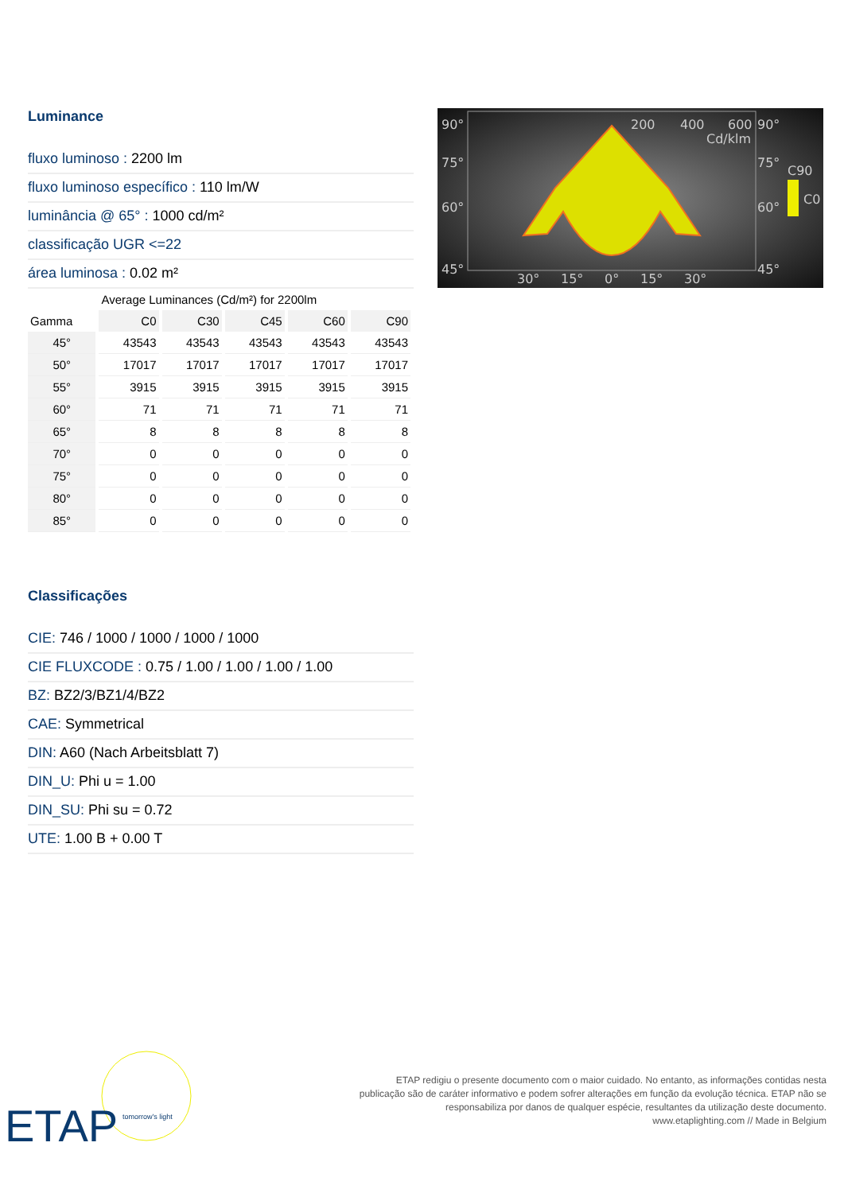Luminance
fluxo luminoso : 2200 lm
fluxo luminoso específico : 110 lm/W
luminância @ 65° : 1000 cd/m²
classificação UGR <=22
área luminosa : 0.02 m²
| | Average Luminances (Cd/m²) for 2200lm | | | | |
| --- | --- | --- | --- | --- | --- |
| Gamma | C0 | C30 | C45 | C60 | C90 |
| 45° | 43543 | 43543 | 43543 | 43543 | 43543 |
| 50° | 17017 | 17017 | 17017 | 17017 | 17017 |
| 55° | 3915 | 3915 | 3915 | 3915 | 3915 |
| 60° | 71 | 71 | 71 | 71 | 71 |
| 65° | 8 | 8 | 8 | 8 | 8 |
| 70° | 0 | 0 | 0 | 0 | 0 |
| 75° | 0 | 0 | 0 | 0 | 0 |
| 80° | 0 | 0 | 0 | 0 | 0 |
| 85° | 0 | 0 | 0 | 0 | 0 |
Classificações
CIE: 746 / 1000 / 1000 / 1000 / 1000
CIE FLUXCODE : 0.75 / 1.00 / 1.00 / 1.00 / 1.00
BZ: BZ2/3/BZ1/4/BZ2
CAE: Symmetrical
DIN: A60 (Nach Arbeitsblatt 7)
DIN_U: Phi u = 1.00
DIN_SU: Phi su = 0.72
UTE: 1.00 B + 0.00 T
90°
75°
60°
45°
90°
75°
60°
45°
200
400
600
Cd/klm
30°
15°
0°
15°
30°
C90
C0
ETAP
tomorrow's light
ETAP redigiu o presente documento com o maior cuidado. No entanto, as informações contidas nesta
publicação são de caráter informativo e podem sofrer alterações em função da evolução técnica. ETAP não se
responsabiliza por danos de qualquer espécie, resultantes da utilização deste documento.
www.etaplighting.com // Made in Belgium